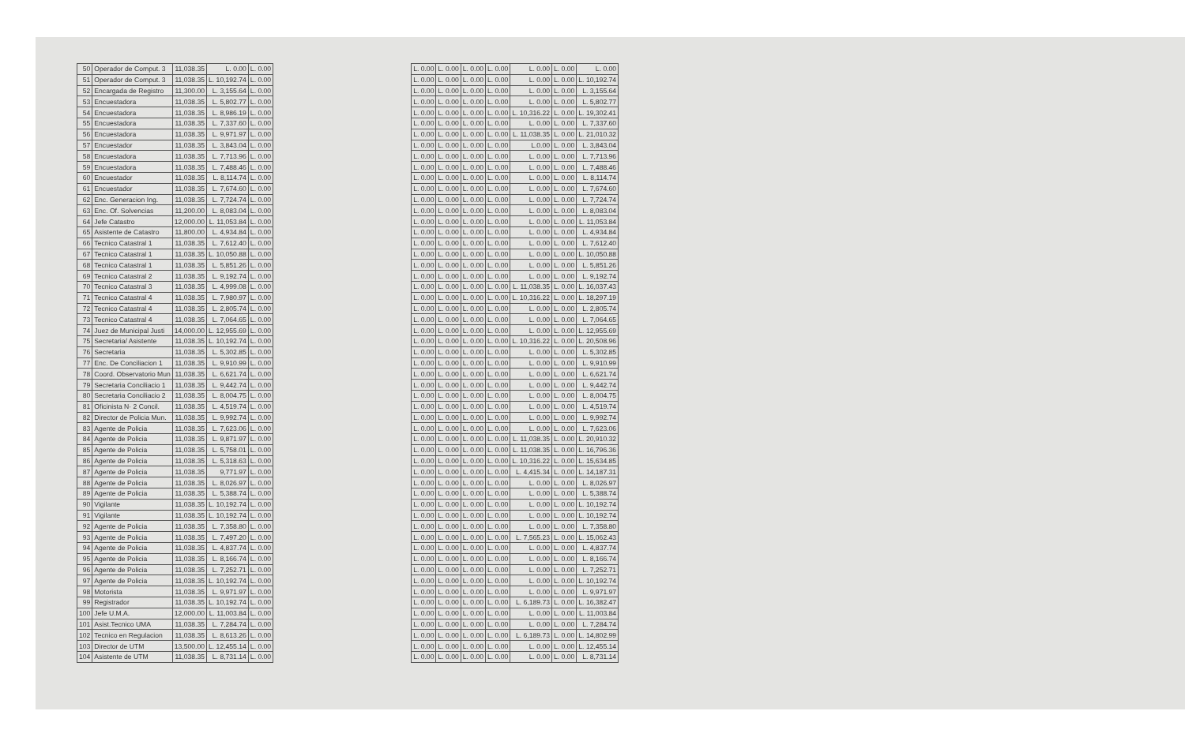| 50 | Operador de Comput. 3 | 11,038.35 | L. 0.00 | L. 0.00 | | L. 0.00 | L. 0.00 | L. 0.00 | L. 0.00 | L. 0.00 | L. 0.00 | L. 0.00 |
| 51 | Operador de Comput. 3 | 11,038.35 | L. 10,192.74 | L. 0.00 | | L. 0.00 | L. 0.00 | L. 0.00 | L. 0.00 | L. 0.00 | L. 0.00 | L. 10,192.74 |
| 52 | Encargada de Registro | 11,300.00 | L. 3,155.64 | L. 0.00 | | L. 0.00 | L. 0.00 | L. 0.00 | L. 0.00 | L. 0.00 | L. 0.00 | L. 3,155.64 |
| 53 | Encuestadora | 11,038.35 | L. 5,802.77 | L. 0.00 | | L. 0.00 | L. 0.00 | L. 0.00 | L. 0.00 | L. 0.00 | L. 0.00 | L. 5,802.77 |
| 54 | Encuestadora | 11,038.35 | L. 8,986.19 | L. 0.00 | | L. 0.00 | L. 0.00 | L. 0.00 | L. 0.00 | L. 10,316.22 | L. 0.00 | L. 19,302.41 |
| 55 | Encuestadora | 11,038.35 | L. 7,337.60 | L. 0.00 | | L. 0.00 | L. 0.00 | L. 0.00 | L. 0.00 | L. 0.00 | L. 0.00 | L. 7,337.60 |
| 56 | Encuestadora | 11,038.35 | L. 9,971.97 | L. 0.00 | | L. 0.00 | L. 0.00 | L. 0.00 | L. 0.00 | L. 11,038.35 | L. 0.00 | L. 21,010.32 |
| 57 | Encuestador | 11,038.35 | L. 3,843.04 | L. 0.00 | | L. 0.00 | L. 0.00 | L. 0.00 | L. 0.00 | L.0.00 | L. 0.00 | L. 3,843.04 |
| 58 | Encuestadora | 11,038.35 | L. 7,713.96 | L. 0.00 | | L. 0.00 | L. 0.00 | L. 0.00 | L. 0.00 | L. 0.00 | L. 0.00 | L. 7,713.96 |
| 59 | Encuestadora | 11,038.35 | L. 7,488.46 | L. 0.00 | | L. 0.00 | L. 0.00 | L. 0.00 | L. 0.00 | L. 0.00 | L. 0.00 | L. 7,488.46 |
| 60 | Encuestador | 11,038.35 | L. 8,114.74 | L. 0.00 | | L. 0.00 | L. 0.00 | L. 0.00 | L. 0.00 | L. 0.00 | L. 0.00 | L. 8,114.74 |
| 61 | Encuestador | 11,038.35 | L. 7,674.60 | L. 0.00 | | L. 0.00 | L. 0.00 | L. 0.00 | L. 0.00 | L. 0.00 | L. 0.00 | L. 7,674.60 |
| 62 | Enc. Generacion Ing. | 11,038.35 | L. 7,724.74 | L. 0.00 | | L. 0.00 | L. 0.00 | L. 0.00 | L. 0.00 | L. 0.00 | L. 0.00 | L. 7,724.74 |
| 63 | Enc. Of. Solvencias | 11,200.00 | L. 8,083.04 | L. 0.00 | | L. 0.00 | L. 0.00 | L. 0.00 | L. 0.00 | L. 0.00 | L. 0.00 | L. 8,083.04 |
| 64 | Jefe Catastro | 12,000.00 | L. 11,053.84 | L. 0.00 | | L. 0.00 | L. 0.00 | L. 0.00 | L. 0.00 | L. 0.00 | L. 0.00 | L. 11,053.84 |
| 65 | Asistente de Catastro | 11,800.00 | L. 4,934.84 | L. 0.00 | | L. 0.00 | L. 0.00 | L. 0.00 | L. 0.00 | L. 0.00 | L. 0.00 | L. 4,934.84 |
| 66 | Tecnico Catastral 1 | 11,038.35 | L. 7,612.40 | L. 0.00 | | L. 0.00 | L. 0.00 | L. 0.00 | L. 0.00 | L. 0.00 | L. 0.00 | L. 7,612.40 |
| 67 | Tecnico Catastral 1 | 11,038.35 | L. 10,050.88 | L. 0.00 | | L. 0.00 | L. 0.00 | L. 0.00 | L. 0.00 | L. 0.00 | L. 0.00 | L. 10,050.88 |
| 68 | Tecnico Catastral 1 | 11,038.35 | L. 5,851.26 | L. 0.00 | | L. 0.00 | L. 0.00 | L. 0.00 | L. 0.00 | L. 0.00 | L. 0.00 | L. 5,851.26 |
| 69 | Tecnico Catastral 2 | 11,038.35 | L. 9,192.74 | L. 0.00 | | L. 0.00 | L. 0.00 | L. 0.00 | L. 0.00 | L. 0.00 | L. 0.00 | L. 9,192.74 |
| 70 | Tecnico Catastral 3 | 11,038.35 | L. 4,999.08 | L. 0.00 | | L. 0.00 | L. 0.00 | L. 0.00 | L. 0.00 | L. 11,038.35 | L. 0.00 | L. 16,037.43 |
| 71 | Tecnico Catastral 4 | 11,038.35 | L. 7,980.97 | L. 0.00 | | L. 0.00 | L. 0.00 | L. 0.00 | L. 0.00 | L. 10,316.22 | L. 0.00 | L. 18,297.19 |
| 72 | Tecnico Catastral 4 | 11,038.35 | L. 2,805.74 | L. 0.00 | | L. 0.00 | L. 0.00 | L. 0.00 | L. 0.00 | L. 0.00 | L. 0.00 | L. 2,805.74 |
| 73 | Tecnico Catastral 4 | 11,038.35 | L. 7,064.65 | L. 0.00 | | L. 0.00 | L. 0.00 | L. 0.00 | L. 0.00 | L. 0.00 | L. 0.00 | L. 7,064.65 |
| 74 | Juez de Municipal Justi | 14,000.00 | L. 12,955.69 | L. 0.00 | | L. 0.00 | L. 0.00 | L. 0.00 | L. 0.00 | L. 0.00 | L. 0.00 | L. 12,955.69 |
| 75 | Secretaria/ Asistente | 11,038.35 | L. 10,192.74 | L. 0.00 | | L. 0.00 | L. 0.00 | L. 0.00 | L. 0.00 | L. 10,316.22 | L. 0.00 | L. 20,508.96 |
| 76 | Secretaria | 11,038.35 | L. 5,302.85 | L. 0.00 | | L. 0.00 | L. 0.00 | L. 0.00 | L. 0.00 | L. 0.00 | L. 0.00 | L. 5,302.85 |
| 77 | Enc. De Conciliacion 1 | 11,038.35 | L. 9,910.99 | L. 0.00 | | L. 0.00 | L. 0.00 | L. 0.00 | L. 0.00 | L. 0.00 | L. 0.00 | L. 9,910.99 |
| 78 | Coord. Observatorio Mun | 11,038.35 | L. 6,621.74 | L. 0.00 | | L. 0.00 | L. 0.00 | L. 0.00 | L. 0.00 | L. 0.00 | L. 0.00 | L. 6,621.74 |
| 79 | Secretaria Conciliacio 1 | 11,038.35 | L. 9,442.74 | L. 0.00 | | L. 0.00 | L. 0.00 | L. 0.00 | L. 0.00 | L. 0.00 | L. 0.00 | L. 9,442.74 |
| 80 | Secretaria Conciliacio 2 | 11,038.35 | L. 8,004.75 | L. 0.00 | | L. 0.00 | L. 0.00 | L. 0.00 | L. 0.00 | L. 0.00 | L. 0.00 | L. 8,004.75 |
| 81 | Oficinista N· 2 Concil. | 11,038.35 | L. 4,519.74 | L. 0.00 | | L. 0.00 | L. 0.00 | L. 0.00 | L. 0.00 | L. 0.00 | L. 0.00 | L. 4,519.74 |
| 82 | Director de Policia Mun. | 11,038.35 | L. 9,992.74 | L. 0.00 | | L. 0.00 | L. 0.00 | L. 0.00 | L. 0.00 | L. 0.00 | L. 0.00 | L. 9,992.74 |
| 83 | Agente de Policia | 11,038.35 | L. 7,623.06 | L. 0.00 | | L. 0.00 | L. 0.00 | L. 0.00 | L. 0.00 | L. 0.00 | L. 0.00 | L. 7,623.06 |
| 84 | Agente de Policia | 11,038.35 | L. 9,871.97 | L. 0.00 | | L. 0.00 | L. 0.00 | L. 0.00 | L. 0.00 | L. 11,038.35 | L. 0.00 | L. 20,910.32 |
| 85 | Agente de Policia | 11,038.35 | L. 5,758.01 | L. 0.00 | | L. 0.00 | L. 0.00 | L. 0.00 | L. 0.00 | L. 11,038.35 | L. 0.00 | L. 16,796.36 |
| 86 | Agente de Policia | 11,038.35 | L. 5,318.63 | L. 0.00 | | L. 0.00 | L. 0.00 | L. 0.00 | L. 0.00 | L. 10,316.22 | L. 0.00 | L. 15,634.85 |
| 87 | Agente de Policia | 11,038.35 | 9,771.97 | L. 0.00 | | L. 0.00 | L. 0.00 | L. 0.00 | L. 0.00 | L. 4,415.34 | L. 0.00 | L. 14,187.31 |
| 88 | Agente de Policia | 11,038.35 | L. 8,026.97 | L. 0.00 | | L. 0.00 | L. 0.00 | L. 0.00 | L. 0.00 | L. 0.00 | L. 0.00 | L. 8,026.97 |
| 89 | Agente de Policia | 11,038.35 | L. 5,388.74 | L. 0.00 | | L. 0.00 | L. 0.00 | L. 0.00 | L. 0.00 | L. 0.00 | L. 0.00 | L. 5,388.74 |
| 90 | Vigilante | 11,038.35 | L. 10,192.74 | L. 0.00 | | L. 0.00 | L. 0.00 | L. 0.00 | L. 0.00 | L. 0.00 | L. 0.00 | L. 10,192.74 |
| 91 | Vigilante | 11,038.35 | L. 10,192.74 | L. 0.00 | | L. 0.00 | L. 0.00 | L. 0.00 | L. 0.00 | L. 0.00 | L. 0.00 | L. 10,192.74 |
| 92 | Agente de Policia | 11,038.35 | L. 7,358.80 | L. 0.00 | | L. 0.00 | L. 0.00 | L. 0.00 | L. 0.00 | L. 0.00 | L. 0.00 | L. 7,358.80 |
| 93 | Agente de Policia | 11,038.35 | L. 7,497.20 | L. 0.00 | | L. 0.00 | L. 0.00 | L. 0.00 | L. 0.00 | L. 7,565.23 | L. 0.00 | L. 15,062.43 |
| 94 | Agente de Policia | 11,038.35 | L. 4,837.74 | L. 0.00 | | L. 0.00 | L. 0.00 | L. 0.00 | L. 0.00 | L. 0.00 | L. 0.00 | L. 4,837.74 |
| 95 | Agente de Policia | 11,038.35 | L. 8,166.74 | L. 0.00 | | L. 0.00 | L. 0.00 | L. 0.00 | L. 0.00 | L. 0.00 | L. 0.00 | L. 8,166.74 |
| 96 | Agente de Policia | 11,038.35 | L. 7,252.71 | L. 0.00 | | L. 0.00 | L. 0.00 | L. 0.00 | L. 0.00 | L. 0.00 | L. 0.00 | L. 7,252.71 |
| 97 | Agente de Policia | 11,038.35 | L. 10,192.74 | L. 0.00 | | L. 0.00 | L. 0.00 | L. 0.00 | L. 0.00 | L. 0.00 | L. 0.00 | L. 10,192.74 |
| 98 | Motorista | 11,038.35 | L. 9,971.97 | L. 0.00 | | L. 0.00 | L. 0.00 | L. 0.00 | L. 0.00 | L. 0.00 | L. 0.00 | L. 9,971.97 |
| 99 | Registrador | 11,038.35 | L. 10,192.74 | L. 0.00 | | L. 0.00 | L. 0.00 | L. 0.00 | L. 0.00 | L. 6,189.73 | L. 0.00 | L. 16,382.47 |
| 100 | Jefe U.M.A. | 12,000.00 | L. 11,003.84 | L. 0.00 | | L. 0.00 | L. 0.00 | L. 0.00 | L. 0.00 | L. 0.00 | L. 0.00 | L. 11,003.84 |
| 101 | Asist.Tecnico UMA | 11,038.35 | L. 7,284.74 | L. 0.00 | | L. 0.00 | L. 0.00 | L. 0.00 | L. 0.00 | L. 0.00 | L. 0.00 | L. 7,284.74 |
| 102 | Tecnico en Regulacion | 11,038.35 | L. 8,613.26 | L. 0.00 | | L. 0.00 | L. 0.00 | L. 0.00 | L. 0.00 | L. 6,189.73 | L. 0.00 | L. 14,802.99 |
| 103 | Director de UTM | 13,500.00 | L. 12,455.14 | L. 0.00 | | L. 0.00 | L. 0.00 | L. 0.00 | L. 0.00 | L. 0.00 | L. 0.00 | L. 12,455.14 |
| 104 | Asistente de UTM | 11,038.35 | L. 8,731.14 | L. 0.00 | | L. 0.00 | L. 0.00 | L. 0.00 | L. 0.00 | L. 0.00 | L. 0.00 | L. 8,731.14 |